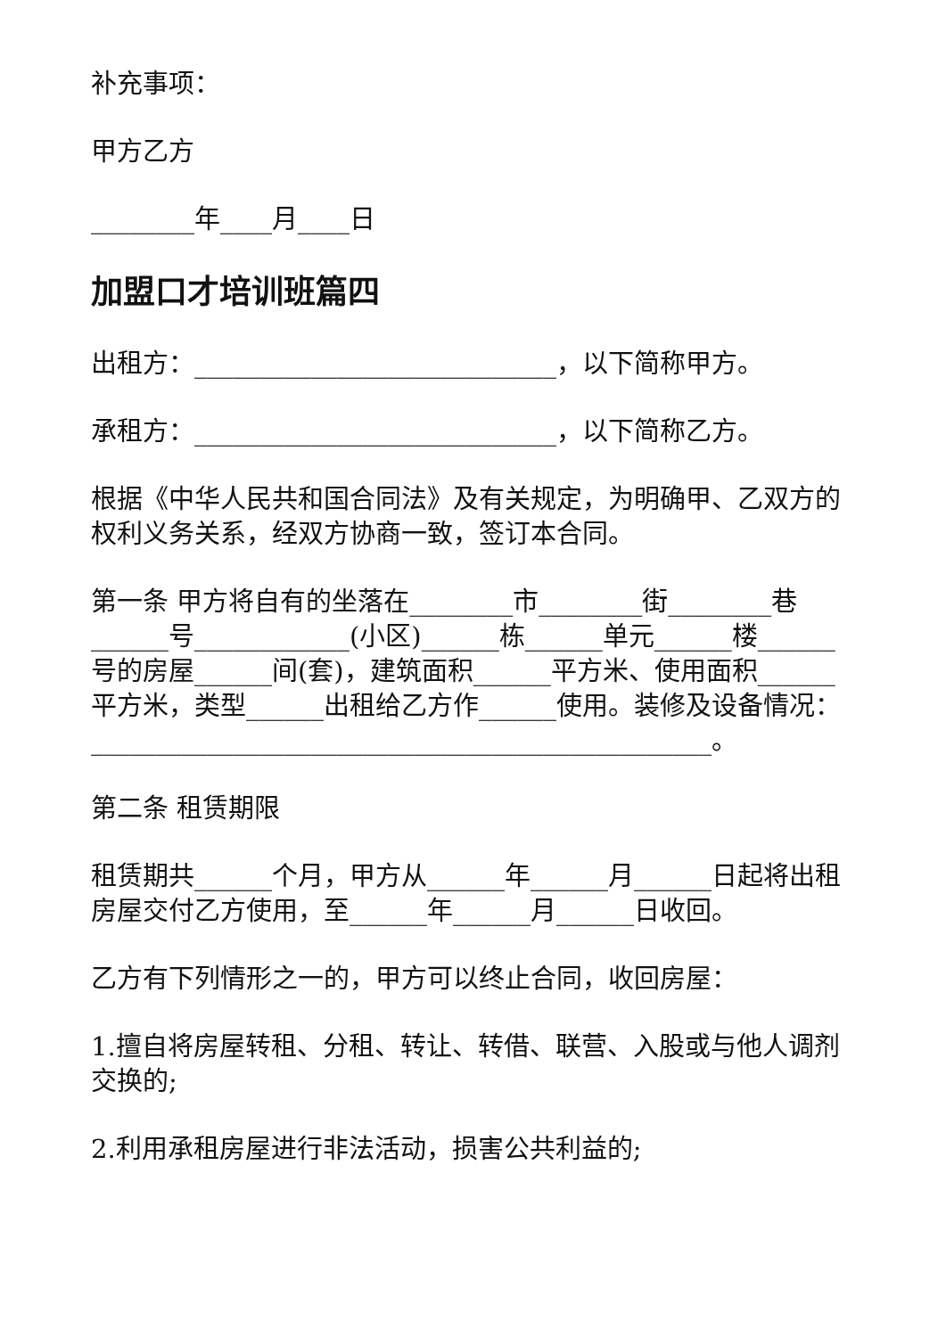补充事项：
甲方乙方
________年____月____日
加盟口才培训班篇四
出租方：____________________________，以下简称甲方。
承租方：____________________________，以下简称乙方。
根据《中华人民共和国合同法》及有关规定，为明确甲、乙双方的权利义务关系，经双方协商一致，签订本合同。
第一条 甲方将自有的坐落在________市________街________巷______号____________(小区)______栋______单元______楼______号的房屋______间(套)，建筑面积______平方米、使用面积______平方米，类型______出租给乙方作______使用。装修及设备情况：________________________________________________。
第二条 租赁期限
租赁期共______个月，甲方从______年______月______日起将出租房屋交付乙方使用，至______年______月______日收回。
乙方有下列情形之一的，甲方可以终止合同，收回房屋：
1.擅自将房屋转租、分租、转让、转借、联营、入股或与他人调剂交换的;
2.利用承租房屋进行非法活动，损害公共利益的;